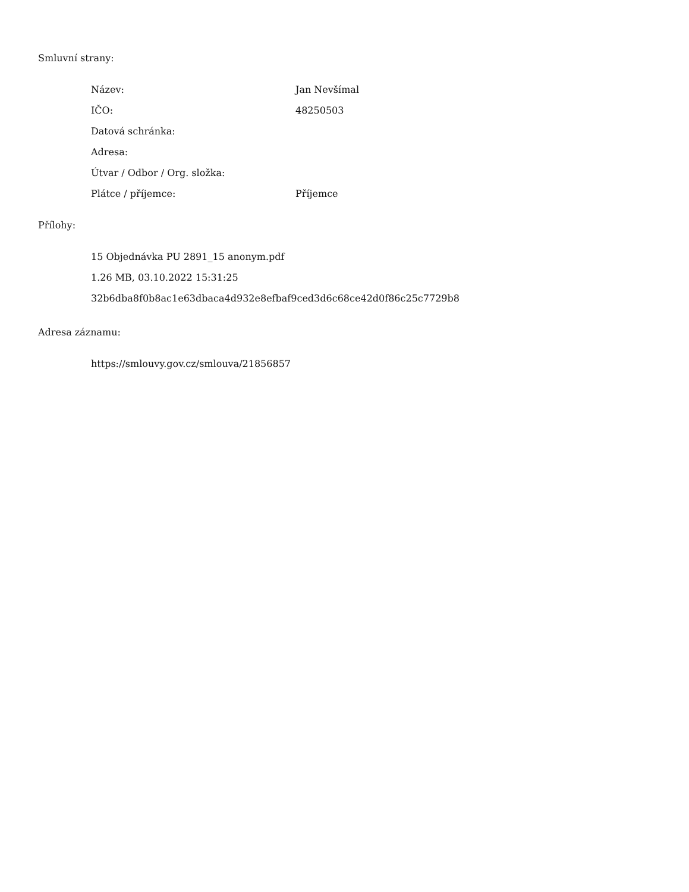Smluvní strany:
| Název: | Jan Nevšímal |
| IČO: | 48250503 |
| Datová schránka: | |
| Adresa: | |
| Útvar / Odbor / Org. složka: | |
| Plátce / příjemce: | Příjemce |
Přílohy:
15 Objednávka PU 2891_15 anonym.pdf
1.26 MB, 03.10.2022 15:31:25
32b6dba8f0b8ac1e63dbaca4d932e8efbaf9ced3d6c68ce42d0f86c25c7729b8
Adresa záznamu:
https://smlouvy.gov.cz/smlouva/21856857